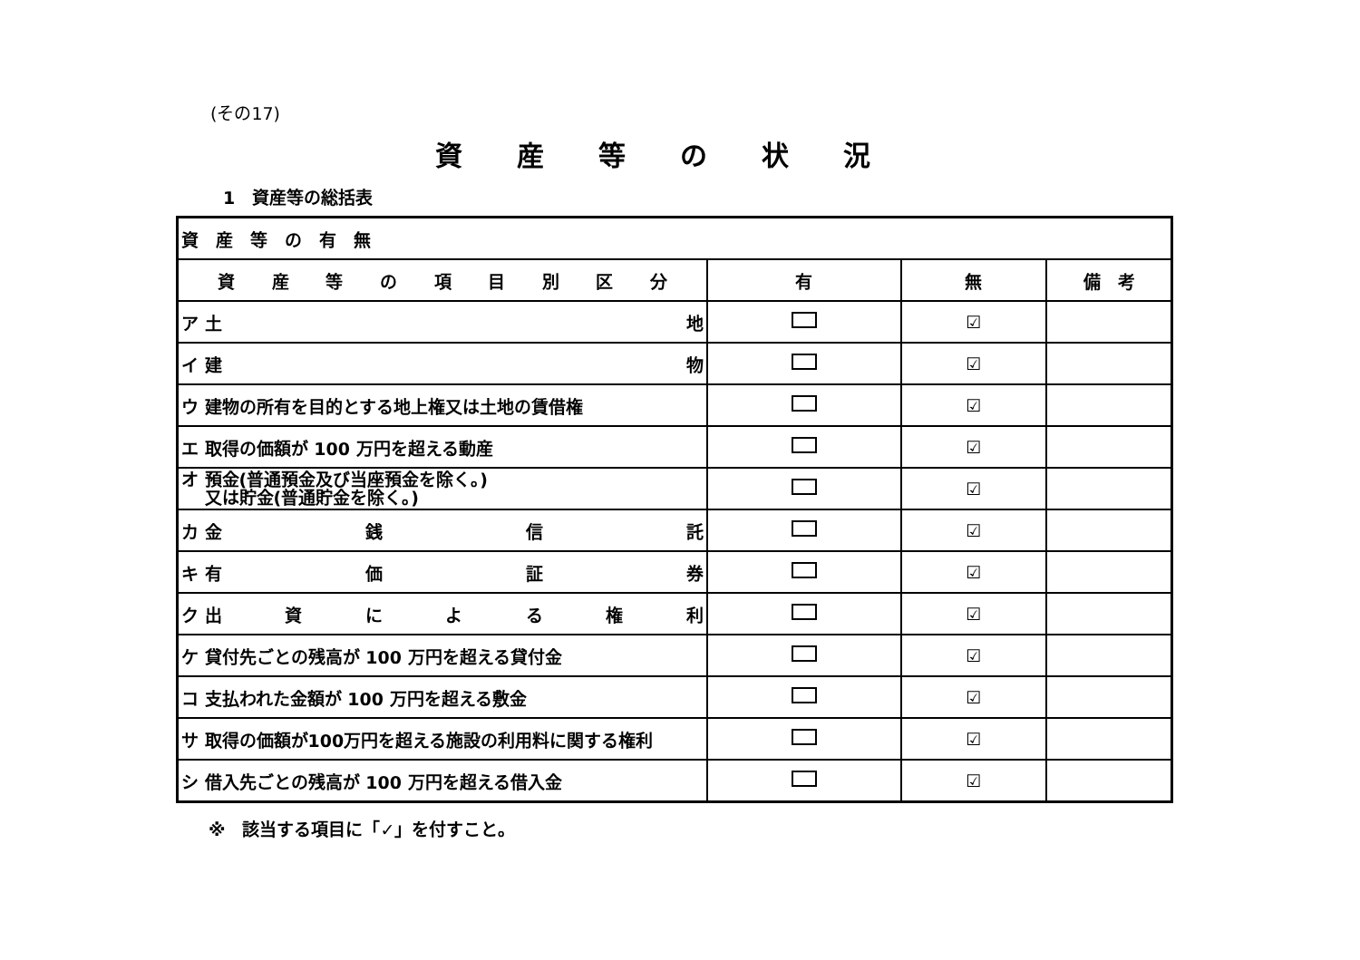(その17)
資産等の状況
1　資産等の総括表
| 資 産 等 の 有 無 | | | |
| 資 産 等 の 項 目 別 区 分 | 有 | 無 | 備 考 |
| ア 土 地 | | ☑ | |
| イ 建 物 | | ☑ | |
| ウ 建物の所有を目的とする地上権又は土地の賃借権 | | ☑ | |
| エ 取得の価額が 100 万円を超える動産 | | ☑ | |
| オ 預金(普通預金及び当座預金を除く。) 又は貯金(普通貯金を除く。) | | ☑ | |
| カ 金 銭 信 託 | | ☑ | |
| キ 有 価 証 券 | | ☑ | |
| ク 出 資 に よ る 権 利 | | ☑ | |
| ケ 貸付先ごとの残高が 100 万円を超える貸付金 | | ☑ | |
| コ 支払われた金額が 100 万円を超える敷金 | | ☑ | |
| サ 取得の価額が100万円を超える施設の利用料に関する権利 | | ☑ | |
| シ 借入先ごとの残高が 100 万円を超える借入金 | | ☑ | |
※　該当する項目に「✓」を付すこと。